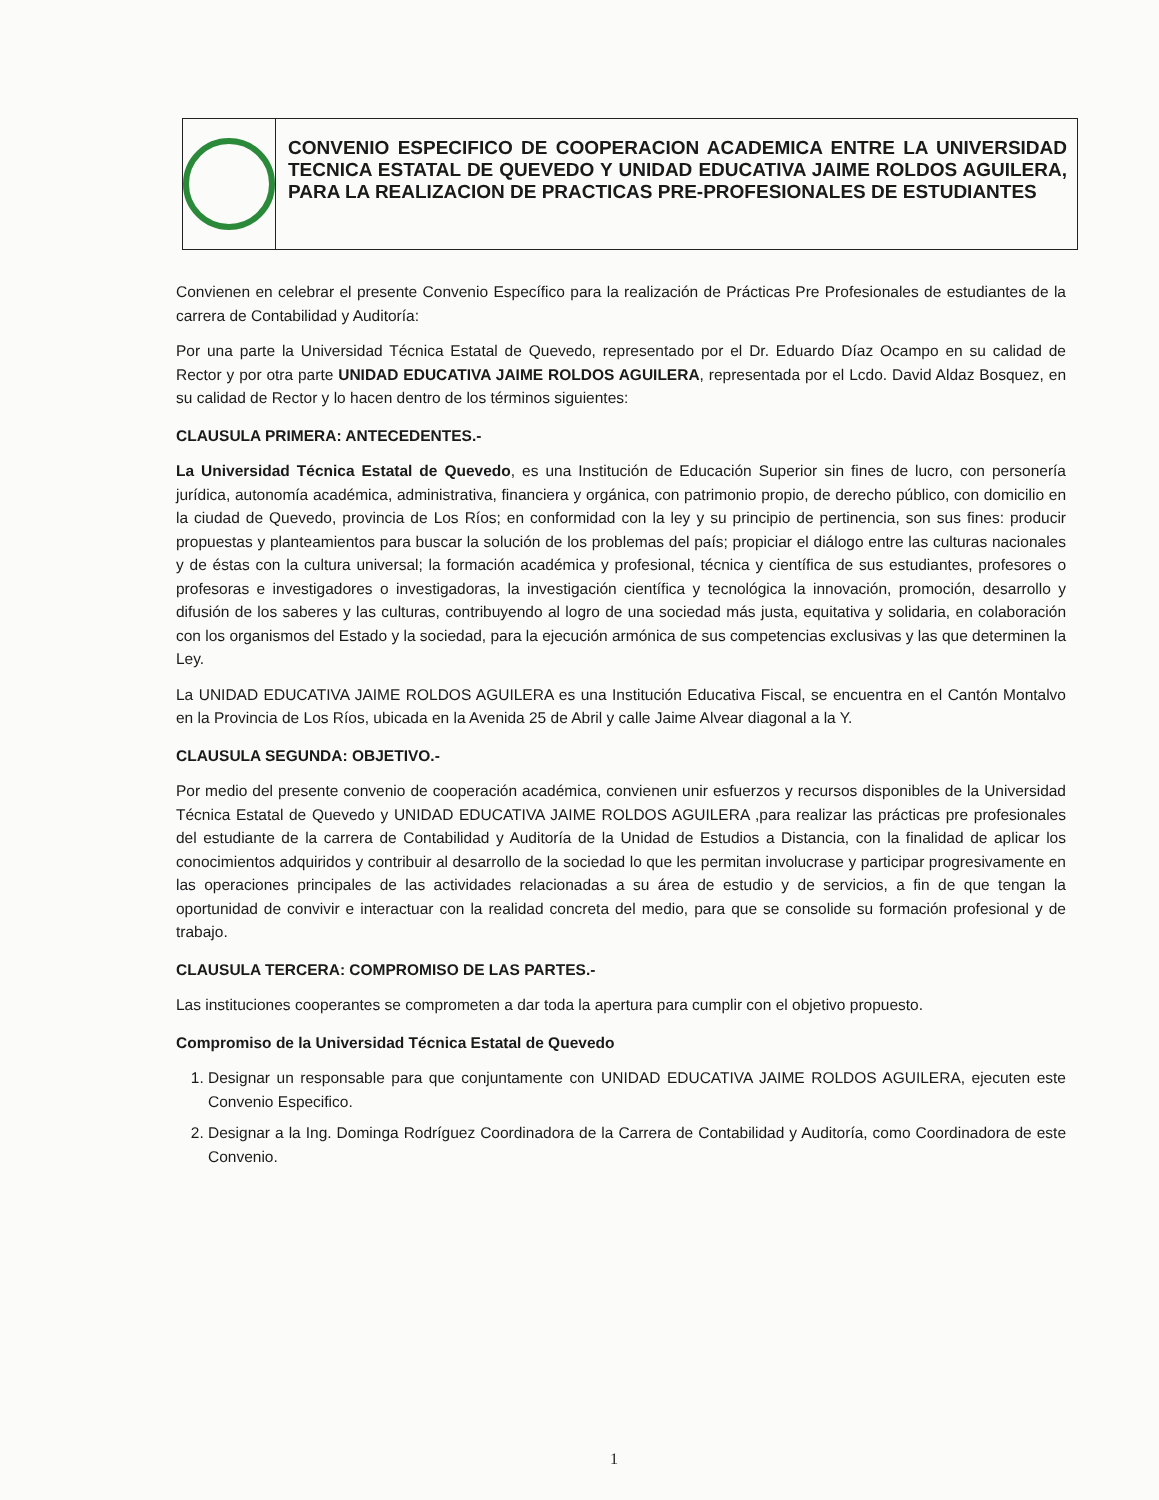CONVENIO ESPECIFICO DE COOPERACION ACADEMICA ENTRE LA UNIVERSIDAD TECNICA ESTATAL DE QUEVEDO Y UNIDAD EDUCATIVA JAIME ROLDOS AGUILERA, PARA LA REALIZACION DE PRACTICAS PRE-PROFESIONALES DE ESTUDIANTES
Convienen en celebrar el presente Convenio Específico para la realización de Prácticas Pre Profesionales de estudiantes de la carrera de Contabilidad y Auditoría:
Por una parte la Universidad Técnica Estatal de Quevedo, representado por el Dr. Eduardo Díaz Ocampo en su calidad de Rector y por otra parte UNIDAD EDUCATIVA JAIME ROLDOS AGUILERA, representada por el Lcdo. David Aldaz Bosquez, en su calidad de Rector y lo hacen dentro de los términos siguientes:
CLAUSULA PRIMERA: ANTECEDENTES.-
La Universidad Técnica Estatal de Quevedo, es una Institución de Educación Superior sin fines de lucro, con personería jurídica, autonomía académica, administrativa, financiera y orgánica, con patrimonio propio, de derecho público, con domicilio en la ciudad de Quevedo, provincia de Los Ríos; en conformidad con la ley y su principio de pertinencia, son sus fines: producir propuestas y planteamientos para buscar la solución de los problemas del país; propiciar el diálogo entre las culturas nacionales y de éstas con la cultura universal; la formación académica y profesional, técnica y científica de sus estudiantes, profesores o profesoras e investigadores o investigadoras, la investigación científica y tecnológica la innovación, promoción, desarrollo y difusión de los saberes y las culturas, contribuyendo al logro de una sociedad más justa, equitativa y solidaria, en colaboración con los organismos del Estado y la sociedad, para la ejecución armónica de sus competencias exclusivas y las que determinen la Ley.
La UNIDAD EDUCATIVA JAIME ROLDOS AGUILERA es una Institución Educativa Fiscal, se encuentra en el Cantón Montalvo en la Provincia de Los Ríos, ubicada en la Avenida 25 de Abril y calle Jaime Alvear diagonal a la Y.
CLAUSULA SEGUNDA: OBJETIVO.-
Por medio del presente convenio de cooperación académica, convienen unir esfuerzos y recursos disponibles de la Universidad Técnica Estatal de Quevedo y UNIDAD EDUCATIVA JAIME ROLDOS AGUILERA ,para realizar las prácticas pre profesionales del estudiante de la carrera de Contabilidad y Auditoría de la Unidad de Estudios a Distancia, con la finalidad de aplicar los conocimientos adquiridos y contribuir al desarrollo de la sociedad lo que les permitan involucrase y participar progresivamente en las operaciones principales de las actividades relacionadas a su área de estudio y de servicios, a fin de que tengan la oportunidad de convivir e interactuar con la realidad concreta del medio, para que se consolide su formación profesional y de trabajo.
CLAUSULA TERCERA: COMPROMISO DE LAS PARTES.-
Las instituciones cooperantes se comprometen a dar toda la apertura para cumplir con el objetivo propuesto.
Compromiso de la Universidad Técnica Estatal de Quevedo
1. Designar un responsable para que conjuntamente con UNIDAD EDUCATIVA JAIME ROLDOS AGUILERA, ejecuten este Convenio Especifico.
2. Designar a la Ing. Dominga Rodríguez Coordinadora de la Carrera de Contabilidad y Auditoría, como Coordinadora de este Convenio.
1